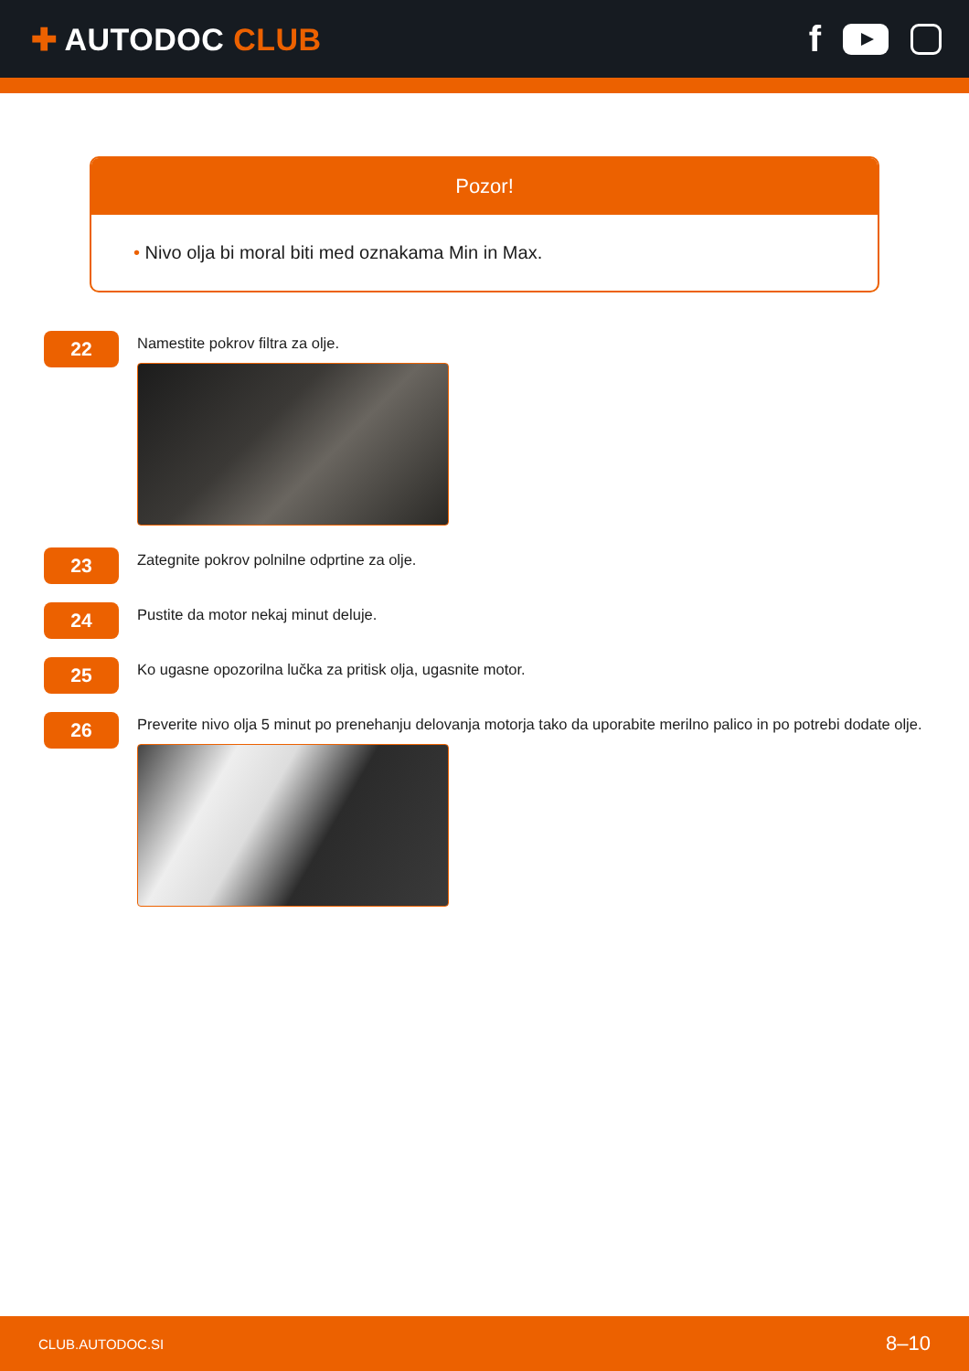✚ AUTODOC CLUB
f
Pozor!
• Nivo olja bi moral biti med oznakama Min in Max.
22
Namestite pokrov filtra za olje.
23
Zategnite pokrov polnilne odprtine za olje.
24
Pustite da motor nekaj minut deluje.
25
Ko ugasne opozorilna lučka za pritisk olja, ugasnite motor.
26
Preverite nivo olja 5 minut po prenehanju delovanja motorja tako da uporabite merilno palico in po potrebi dodate olje.
CLUB.AUTODOC.SI 8–10